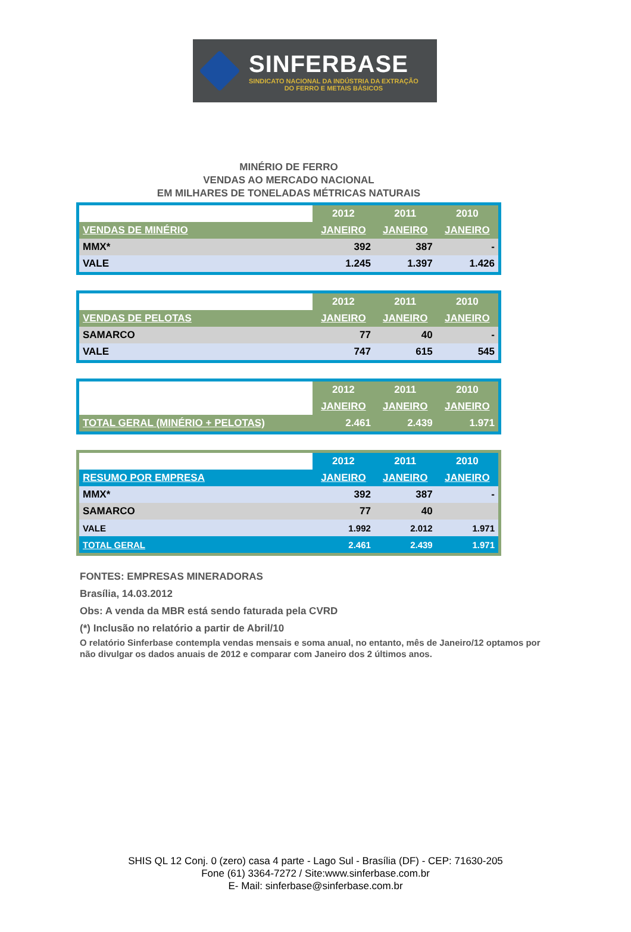SINFERBASE
SINDICATO NACIONAL DA INDÚSTRIA DA EXTRAÇÃO
DO FERRO E METAIS BÁSICOS
MINÉRIO DE FERRO
VENDAS AO MERCADO NACIONAL
EM MILHARES DE TONELADAS MÉTRICAS NATURAIS
| | 2012 | 2011 | 2010 |
| VENDAS DE MINÉRIO | JANEIRO | JANEIRO | JANEIRO |
| MMX* | 392 | 387 | - |
| VALE | 1.245 | 1.397 | 1.426 |
| | 2012 | 2011 | 2010 |
| VENDAS DE PELOTAS | JANEIRO | JANEIRO | JANEIRO |
| SAMARCO | 77 | 40 | - |
| VALE | 747 | 615 | 545 |
| | 2012 | 2011 | 2010 |
| | JANEIRO | JANEIRO | JANEIRO |
| TOTAL GERAL (MINÉRIO + PELOTAS) | 2.461 | 2.439 | 1.971 |
| | 2012 | 2011 | 2010 |
| RESUMO POR EMPRESA | JANEIRO | JANEIRO | JANEIRO |
| MMX* | 392 | 387 | - |
| SAMARCO | 77 | 40 | |
| VALE | 1.992 | 2.012 | 1.971 |
| TOTAL GERAL | 2.461 | 2.439 | 1.971 |
FONTES: EMPRESAS MINERADORAS
Brasília, 14.03.2012
Obs: A venda da MBR está sendo faturada pela CVRD
(*) Inclusão no relatório a partir de Abril/10
O relatório Sinferbase contempla vendas mensais e soma anual, no entanto, mês de Janeiro/12 optamos por não divulgar os dados anuais de 2012 e comparar com Janeiro dos 2 últimos anos.
SHIS QL 12 Conj. 0 (zero) casa 4 parte - Lago Sul - Brasília (DF) - CEP: 71630-205
Fone (61) 3364-7272 / Site:www.sinferbase.com.br
E- Mail: sinferbase@sinferbase.com.br